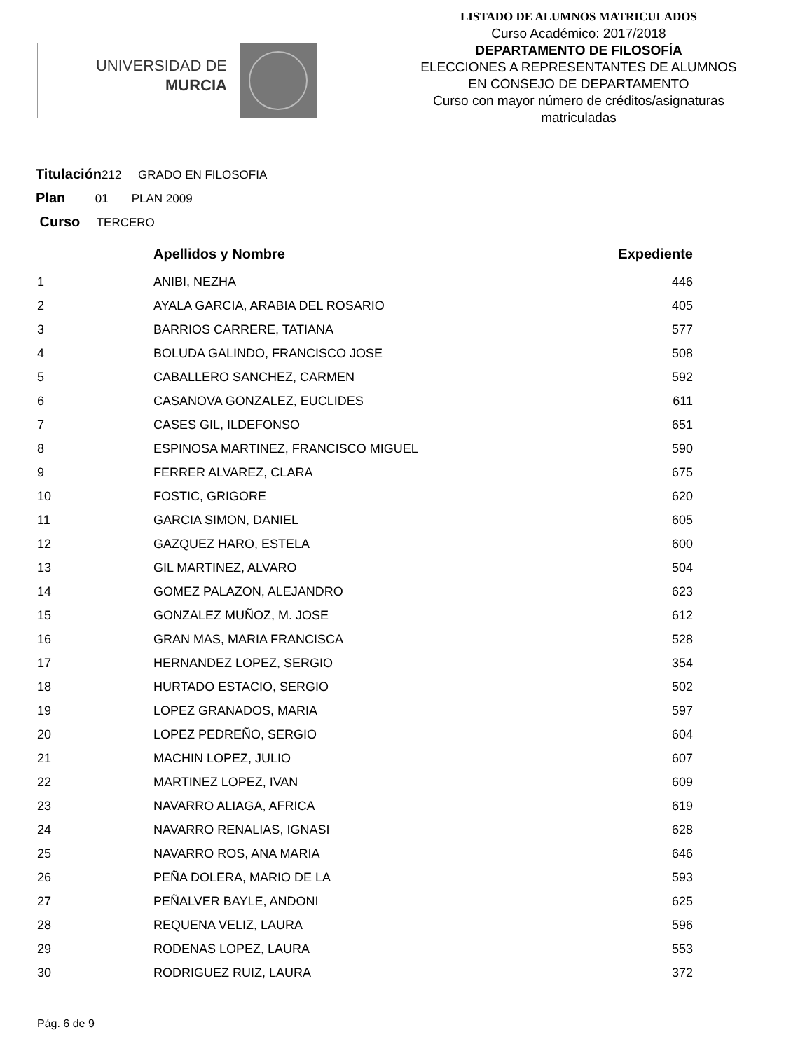UNIVERSIDAD DE
MURCIA
LISTADO DE ALUMNOS MATRICULADOS
Curso Académico: 2017/2018
DEPARTAMENTO DE FILOSOFÍA
ELECCIONES A REPRESENTANTES DE ALUMNOS
EN CONSEJO DE DEPARTAMENTO
Curso con mayor número de créditos/asignaturas
matriculadas
Titulación212 GRADO EN FILOSOFIA
Plan 01 PLAN 2009
Curso TERCERO
| | Apellidos y Nombre | Expediente |
| --- | --- | --- |
| 1 | ANIBI, NEZHA | 446 |
| 2 | AYALA GARCIA, ARABIA DEL ROSARIO | 405 |
| 3 | BARRIOS CARRERE, TATIANA | 577 |
| 4 | BOLUDA GALINDO, FRANCISCO JOSE | 508 |
| 5 | CABALLERO SANCHEZ, CARMEN | 592 |
| 6 | CASANOVA GONZALEZ, EUCLIDES | 611 |
| 7 | CASES GIL, ILDEFONSO | 651 |
| 8 | ESPINOSA MARTINEZ, FRANCISCO MIGUEL | 590 |
| 9 | FERRER ALVAREZ, CLARA | 675 |
| 10 | FOSTIC, GRIGORE | 620 |
| 11 | GARCIA SIMON, DANIEL | 605 |
| 12 | GAZQUEZ HARO, ESTELA | 600 |
| 13 | GIL MARTINEZ, ALVARO | 504 |
| 14 | GOMEZ PALAZON, ALEJANDRO | 623 |
| 15 | GONZALEZ MUÑOZ, M. JOSE | 612 |
| 16 | GRAN MAS, MARIA FRANCISCA | 528 |
| 17 | HERNANDEZ LOPEZ, SERGIO | 354 |
| 18 | HURTADO ESTACIO, SERGIO | 502 |
| 19 | LOPEZ GRANADOS, MARIA | 597 |
| 20 | LOPEZ PEDREÑO, SERGIO | 604 |
| 21 | MACHIN LOPEZ, JULIO | 607 |
| 22 | MARTINEZ LOPEZ, IVAN | 609 |
| 23 | NAVARRO ALIAGA, AFRICA | 619 |
| 24 | NAVARRO RENALIAS, IGNASI | 628 |
| 25 | NAVARRO ROS, ANA MARIA | 646 |
| 26 | PEÑA DOLERA, MARIO DE LA | 593 |
| 27 | PEÑALVER BAYLE, ANDONI | 625 |
| 28 | REQUENA VELIZ, LAURA | 596 |
| 29 | RODENAS LOPEZ, LAURA | 553 |
| 30 | RODRIGUEZ RUIZ, LAURA | 372 |
Pág. 6 de 9